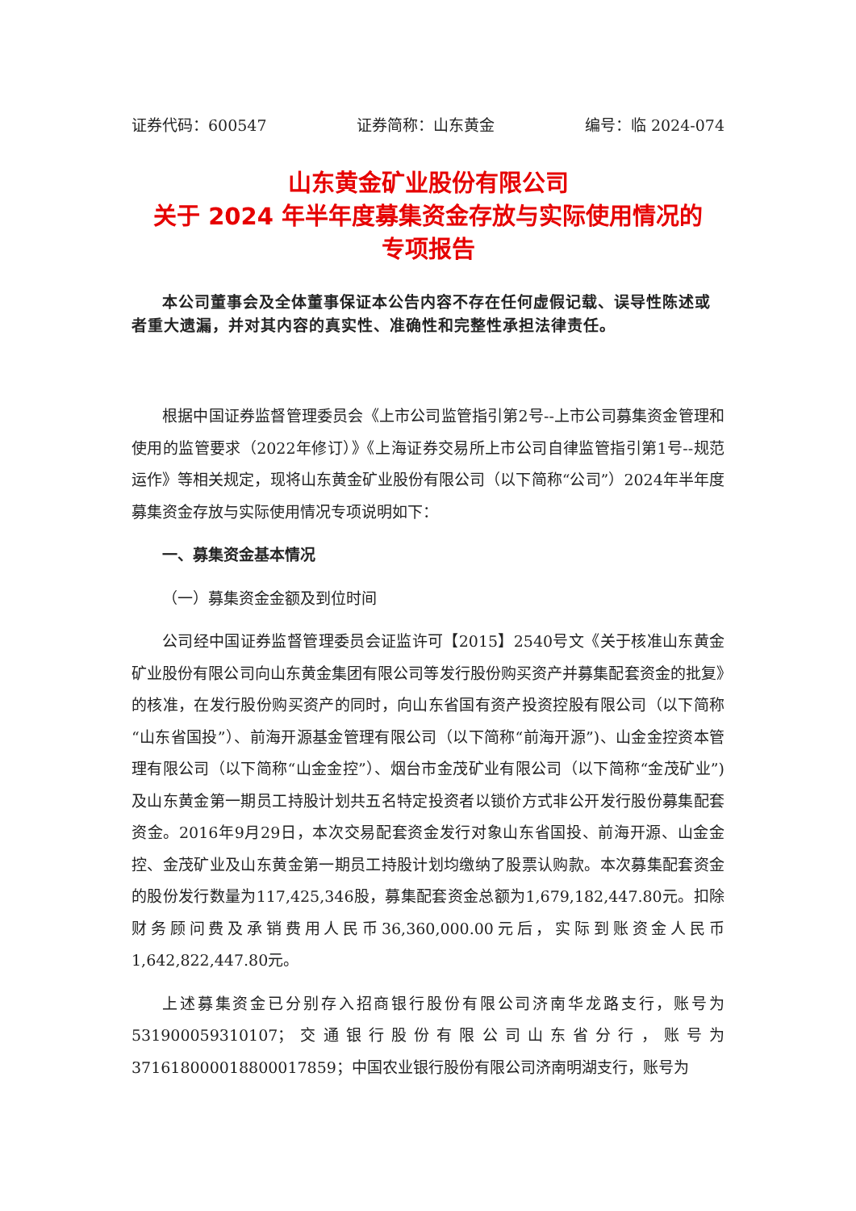证券代码：600547 证券简称：山东黄金 编号：临 2024-074
山东黄金矿业股份有限公司
关于 2024 年半年度募集资金存放与实际使用情况的
专项报告
本公司董事会及全体董事保证本公告内容不存在任何虚假记载、误导性陈述或者重大遗漏，并对其内容的真实性、准确性和完整性承担法律责任。
根据中国证券监督管理委员会《上市公司监管指引第2号--上市公司募集资金管理和使用的监管要求（2022年修订）》《上海证券交易所上市公司自律监管指引第1号--规范运作》等相关规定，现将山东黄金矿业股份有限公司（以下简称“公司”）2024年半年度募集资金存放与实际使用情况专项说明如下：
一、募集资金基本情况
（一）募集资金金额及到位时间
公司经中国证券监督管理委员会证监许可【2015】2540号文《关于核准山东黄金矿业股份有限公司向山东黄金集团有限公司等发行股份购买资产并募集配套资金的批复》的核准，在发行股份购买资产的同时，向山东省国有资产投资控股有限公司（以下简称“山东省国投”）、前海开源基金管理有限公司（以下简称“前海开源”)、山金金控资本管理有限公司（以下简称“山金金控”）、烟台市金茂矿业有限公司（以下简称“金茂矿业”)及山东黄金第一期员工持股计划共五名特定投资者以锁价方式非公开发行股份募集配套资金。2016年9月29日，本次交易配套资金发行对象山东省国投、前海开源、山金金控、金茂矿业及山东黄金第一期员工持股计划均缴纳了股票认购款。本次募集配套资金的股份发行数量为117,425,346股，募集配套资金总额为1,679,182,447.80元。扣除财务顾问费及承销费用人民币36,360,000.00元后，实际到账资金人民币1,642,822,447.80元。
上述募集资金已分别存入招商银行股份有限公司济南华龙路支行，账号为531900059310107；交通银行股份有限公司山东省分行，账号为371618000018800017859；中国农业银行股份有限公司济南明湖支行，账号为